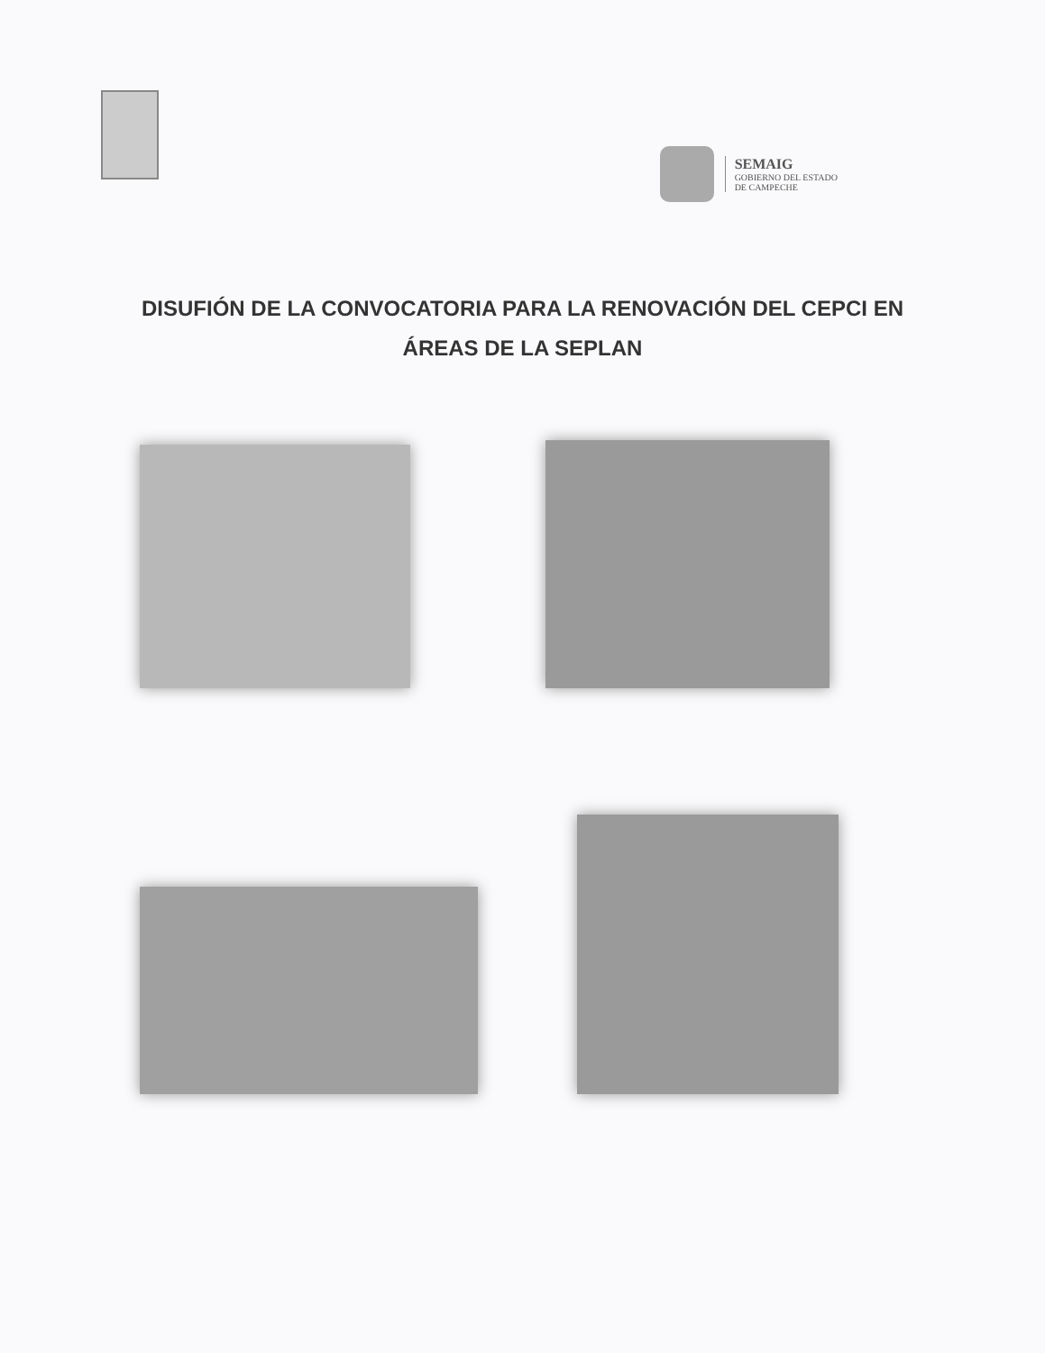SEMAIG
GOBIERNO DEL ESTADO
DE CAMPECHE
DISUFIÓN DE LA CONVOCATORIA PARA LA RENOVACIÓN DEL CEPCI EN ÁREAS DE LA SEPLAN